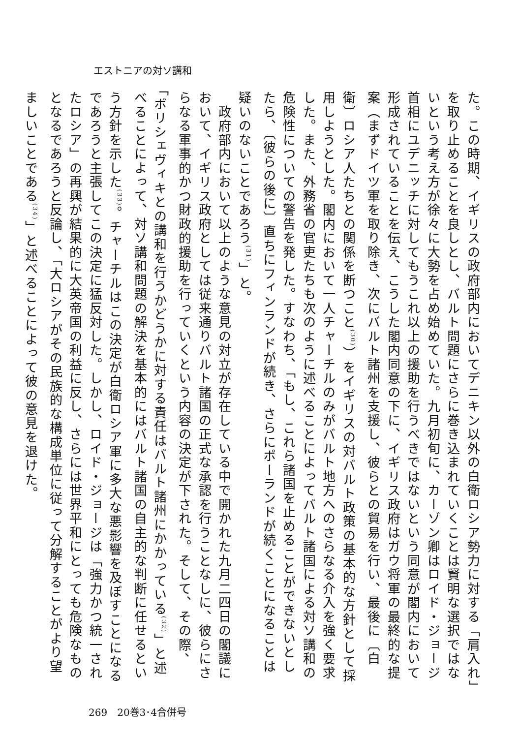エストニアの対ソ講和
た。この時期、イギリスの政府部内においてデニキン以外の白衛ロシア勢力に対する「肩入れ」を取り止めることを良しとし、バルト問題にさらに巻き込まれていくことは賢明な選択ではないという考え方が徐々に大勢を占め始めていた。九月初旬に、カーゾン卿はロイド・ジョージ首相にユデニッチに対してもうこれ以上の援助を行うべきではないという同意が閣内において形成されていることを伝え、こうした閣内同意の下に、イギリス政府はガウ将軍の最終的な提案（まずドイツ軍を取り除き、次にバルト諸州を支援し、彼らとの貿易を行い、最後に〔白衛〕ロシア人たちとの関係を断つこと<sup>(30)</sup>）をイギリスの対バルト政策の基本的な方針として採用しようとした。閣内において一人チャーチルのみがバルト地方へのさらなる介入を強く要求した。また、外務省の官吏たちも次のように述べることによってバルト諸国による対ソ講和の危険性についての警告を発した。すなわち、「もし、これら諸国を止めることができないとしたら、〔彼らの後に〕直ちにフィンランドが続き、さらにポーランドが続くことになることは疑いのないことであろう<sup>(31)</sup>」と。
　政府部内において以上のような意見の対立が存在している中で開かれた九月二四日の閣議において、イギリス政府としては従来通りバルト諸国の正式な承認を行うことなしに、彼らにさらなる軍事的かつ財政的援助を行っていくという内容の決定が下された。そして、その際、「ボリシェヴィキとの講和を行うかどうかに対する責任はバルト諸州にかかっている<sup>(32)</sup>」と述べることによって、対ソ講和問題の解決を基本的にはバルト諸国の自主的な判断に任せるという方針を示した<sup>(33)</sup>。チャーチルはこの決定が白衛ロシア軍に多大な悪影響を及ぼすことになるであろうと主張してこの決定に猛反対した。しかし、ロイド・ジョージは「強力かつ統一されたロシア」の再興が結果的に大英帝国の利益に反し、さらには世界平和にとっても危険なものとなるであろうと反論し、「大ロシアがその民族的な構成単位に従って分解することがより望ましいことである<sup>(34)</sup>」と述べることによって彼の意見を退けた。
269　20巻3･4合併号